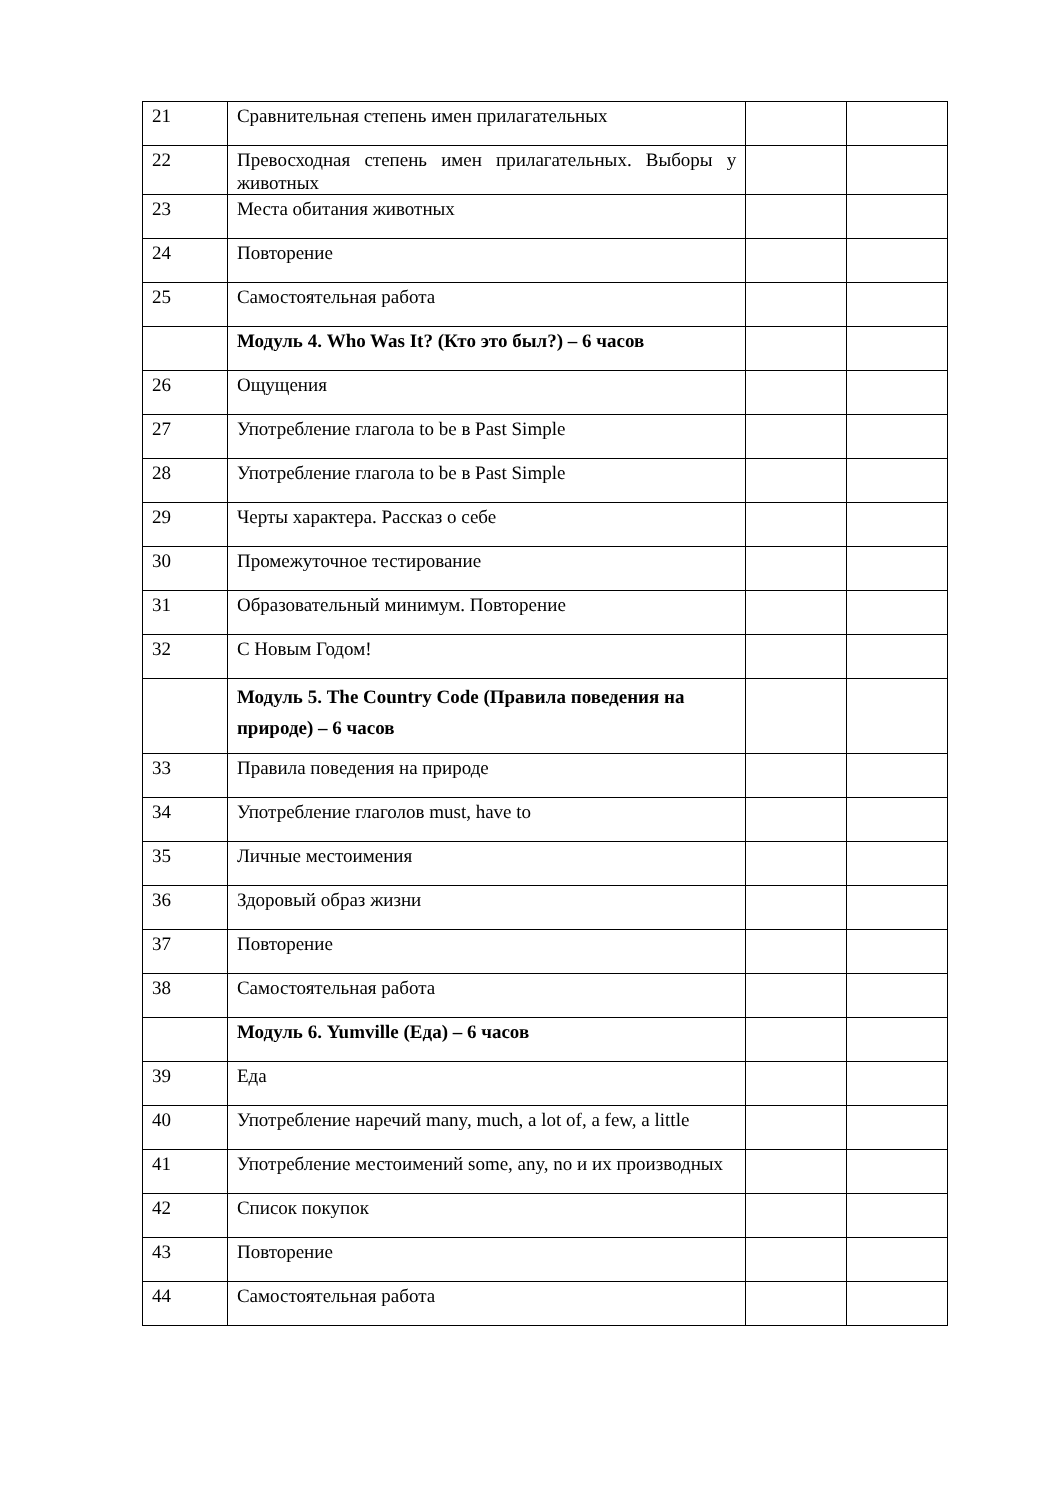| 21 | Сравнительная степень имен прилагательных | | |
| 22 | Превосходная степень имен прилагательных. Выборы у животных | | |
| 23 | Места обитания животных | | |
| 24 | Повторение | | |
| 25 | Самостоятельная работа | | |
| | Модуль 4. Who Was It? (Кто это был?) – 6 часов | | |
| 26 | Ощущения | | |
| 27 | Употребление глагола to be в Past Simple | | |
| 28 | Употребление глагола to be в Past Simple | | |
| 29 | Черты характера. Рассказ о себе | | |
| 30 | Промежуточное тестирование | | |
| 31 | Образовательный минимум. Повторение | | |
| 32 | С Новым Годом! | | |
| | Модуль 5. The Country Code (Правила поведения на природе) – 6 часов | | |
| 33 | Правила поведения на природе | | |
| 34 | Употребление глаголов must, have to | | |
| 35 | Личные местоимения | | |
| 36 | Здоровый образ жизни | | |
| 37 | Повторение | | |
| 38 | Самостоятельная работа | | |
| | Модуль 6. Yumville (Еда) – 6 часов | | |
| 39 | Еда | | |
| 40 | Употребление наречий many, much, a lot of, a few, a little | | |
| 41 | Употребление местоимений some, any, no и их производных | | |
| 42 | Список покупок | | |
| 43 | Повторение | | |
| 44 | Самостоятельная работа | | |